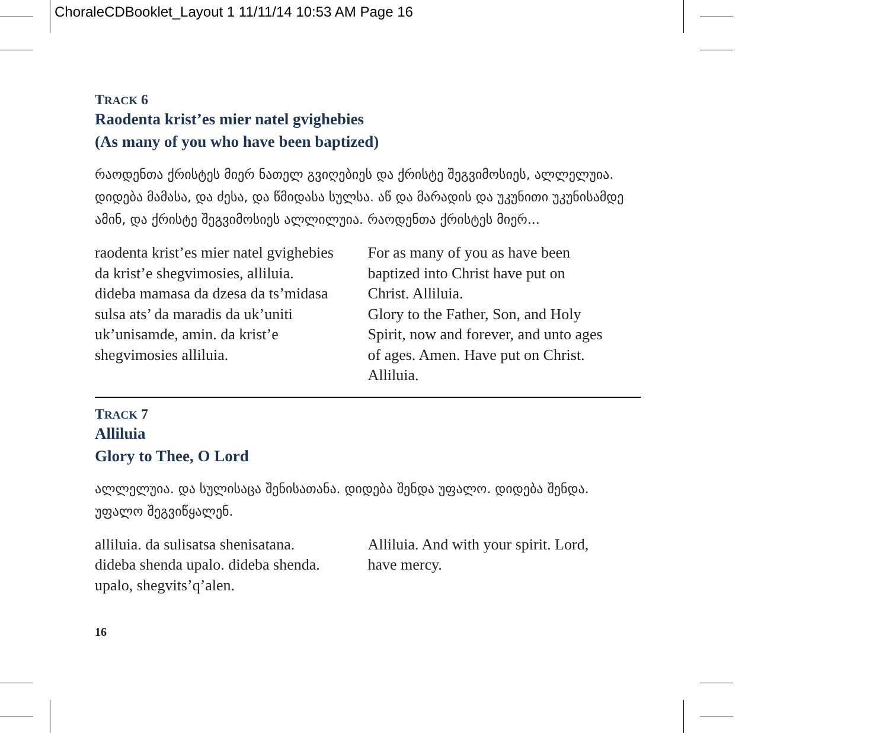ChoraleCDBooklet_Layout 1 11/11/14 10:53 AM Page 16
TRACK 6
Raodenta krist’es mier natel gvighebies
(As many of you who have been baptized)
რაოდენთა ქრისტეს მიერ ნათელ გვიღებიეს და ქრისტე შეგვიმოსიეს, ალლელუია. დიდება მამასა, და ძესა, და წმიდასა სულსა. აწ და მარადის და უკუნითი უკუნისამდე ამინ, და ქრისტე შეგვიმოსიეს ალლილუია. რაოდენთა ქრისტეს მიერ...
raodenta krist’es mier natel gvighebies
da krist’e shegvimosies, alliluia.
dideba mamasa da dzesa da ts’midasa
sulsa ats’ da maradis da uk’uniti
uk’unisamde, amin. da krist’e
shegvimosies alliluia.
For as many of you as have been
baptized into Christ have put on
Christ. Alliluia.
Glory to the Father, Son, and Holy
Spirit, now and forever, and unto ages
of ages. Amen. Have put on Christ.
Alliluia.
TRACK 7
Alliluia
Glory to Thee, O Lord
ალლელუია. და სულისაცა შენისათანა. დიდება შენდა უფალო. დიდება შენდა. უფალო შეგვიწყალენ.
alliluia. da sulisatsa shenisatana.
dideba shenda upalo. dideba shenda.
upalo, shegvits’q’alen.
Alliluia. And with your spirit. Lord,
have mercy.
16